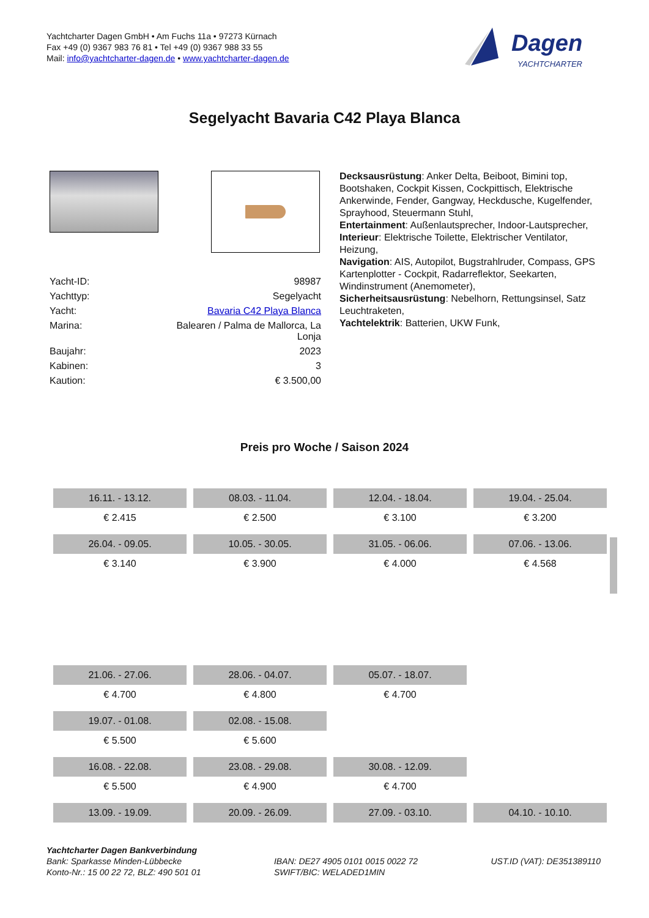Yachtcharter Dagen GmbH • Am Fuchs 11a • 97273 Kürnach
Fax +49 (0) 9367 983 76 81 • Tel +49 (0) 9367 988 33 55
Mail: info@yachtcharter-dagen.de • www.yachtcharter-dagen.de
Dagen
YACHTCHARTER
Segelyacht Bavaria C42 Playa Blanca
| Yacht-ID: | 98987 |
| Yachttyp: | Segelyacht |
| Yacht: | Bavaria C42 Playa Blanca |
| Marina: | Balearen / Palma de Mallorca, La Lonja |
| Baujahr: | 2023 |
| Kabinen: | 3 |
| Kaution: | € 3.500,00 |
Decksausrüstung: Anker Delta, Beiboot, Bimini top, Bootshaken, Cockpit Kissen, Cockpittisch, Elektrische Ankerwinde, Fender, Gangway, Heckdusche, Kugelfender, Sprayhood, Steuermann Stuhl,
Entertainment: Außenlautsprecher, Indoor-Lautsprecher,
Interieur: Elektrische Toilette, Elektrischer Ventilator, Heizung,
Navigation: AIS, Autopilot, Bugstrahlruder, Compass, GPS Kartenplotter - Cockpit, Radarreflektor, Seekarten, Windinstrument (Anemometer),
Sicherheitsausrüstung: Nebelhorn, Rettungsinsel, Satz Leuchtraketen,
Yachtelektrik: Batterien, UKW Funk,
Preis pro Woche / Saison 2024
| 16.11. - 13.12. | 08.03. - 11.04. | 12.04. - 18.04. | 19.04. - 25.04. |
| € 2.415 | € 2.500 | € 3.100 | € 3.200 |
| 26.04. - 09.05. | 10.05. - 30.05. | 31.05. - 06.06. | 07.06. - 13.06. |
| € 3.140 | € 3.900 | € 4.000 | € 4.568 |
| 21.06. - 27.06. | 28.06. - 04.07. | 05.07. - 18.07. | |
| € 4.700 | € 4.800 | € 4.700 | |
| 19.07. - 01.08. | 02.08. - 15.08. | | |
| € 5.500 | € 5.600 | | |
| 16.08. - 22.08. | 23.08. - 29.08. | 30.08. - 12.09. | |
| € 5.500 | € 4.900 | € 4.700 | |
| 13.09. - 19.09. | 20.09. - 26.09. | 27.09. - 03.10. | 04.10. - 10.10. |
Yachtcharter Dagen Bankverbindung
Bank: Sparkasse Minden-Lübbecke
Konto-Nr.: 15 00 22 72, BLZ: 490 501 01
IBAN: DE27 4905 0101 0015 0022 72
SWIFT/BIC: WELADED1MIN
UST.ID (VAT): DE351389110